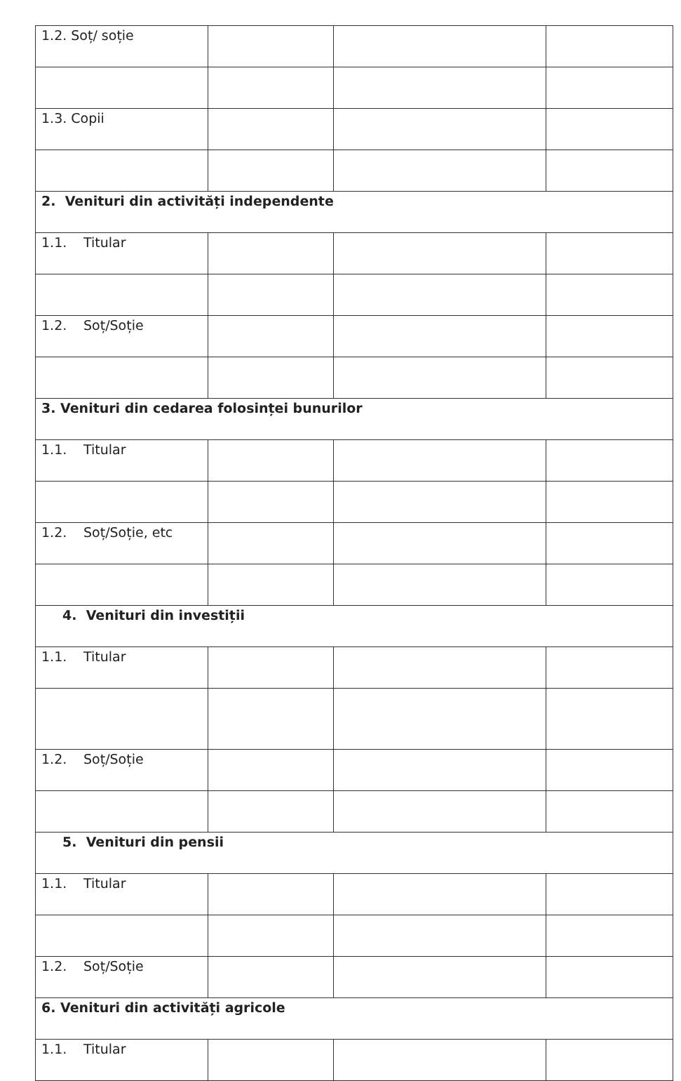| 1.2. Soț/ soție | | | |
| 1.3. Copii | | | |
| 2. Venituri din activități independente | | | |
| 1.1. Titular | | | |
| 1.2. Soț/Soție | | | |
| 3. Venituri din cedarea folosinței bunurilor | | | |
| 1.1. Titular | | | |
| 1.2. Soț/Soție, etc | | | |
| 4. Venituri din investiții | | | |
| 1.1. Titular | | | |
| 1.2. Soț/Soție | | | |
| 5. Venituri din pensii | | | |
| 1.1. Titular | | | |
| 1.2. Soț/Soție | | | |
| 6. Venituri din activități agricole | | | |
| 1.1. Titular | | | |